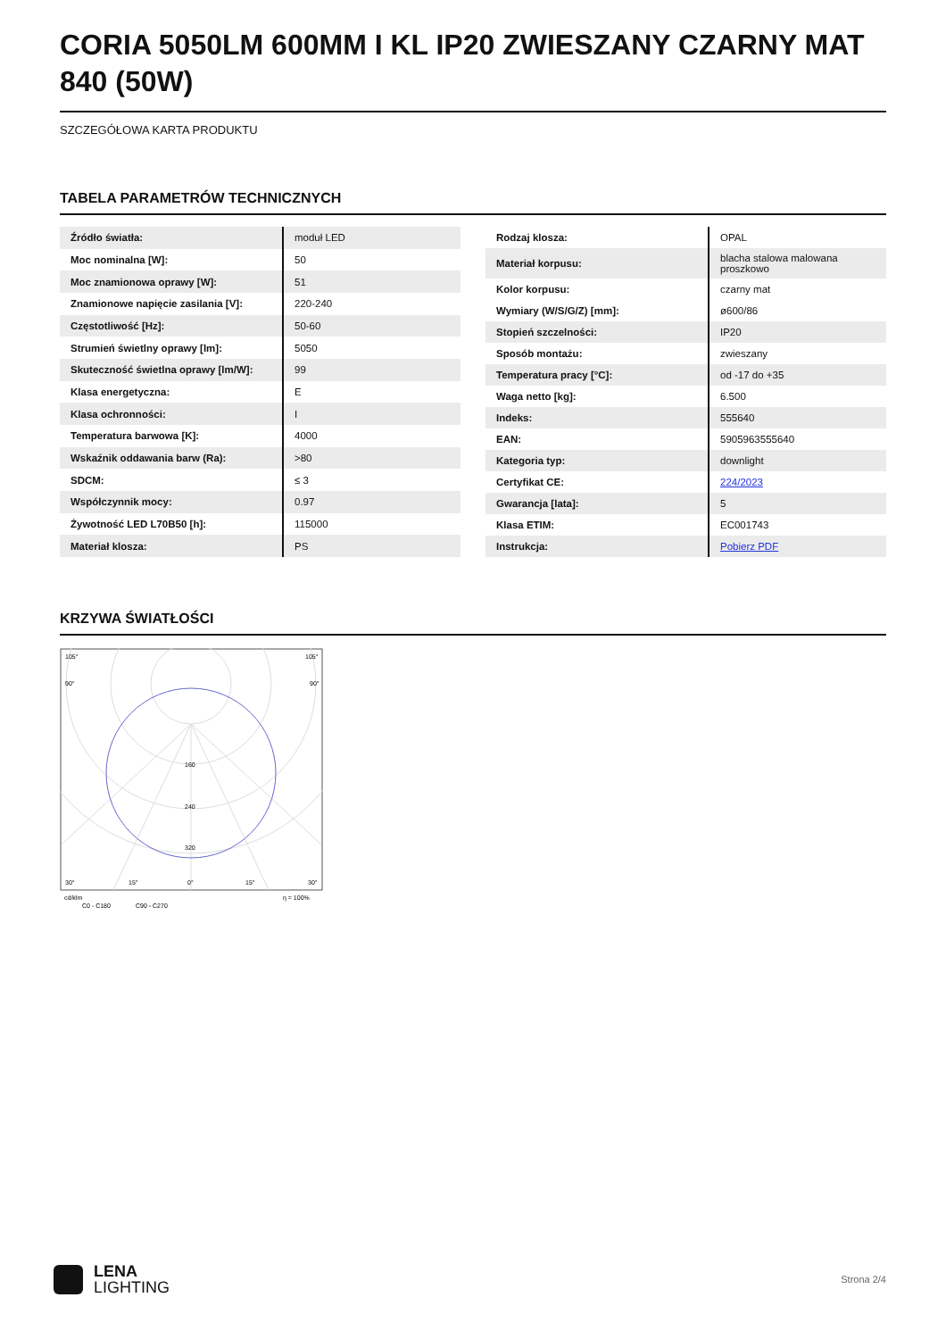CORIA 5050LM 600MM I KL IP20 ZWIESZANY CZARNY MAT 840 (50W)
SZCZEGÓŁOWA KARTA PRODUKTU
TABELA PARAMETRÓW TECHNICZNYCH
| Źródło światła: | moduł LED |
| Moc nominalna [W]: | 50 |
| Moc znamionowa oprawy [W]: | 51 |
| Znamionowe napięcie zasilania [V]: | 220-240 |
| Częstotliwość [Hz]: | 50-60 |
| Strumień świetlny oprawy [lm]: | 5050 |
| Skuteczność świetlna oprawy [lm/W]: | 99 |
| Klasa energetyczna: | E |
| Klasa ochronności: | I |
| Temperatura barwowa [K]: | 4000 |
| Wskaźnik oddawania barw (Ra): | >80 |
| SDCM: | ≤ 3 |
| Współczynnik mocy: | 0.97 |
| Żywotność LED L70B50 [h]: | 115000 |
| Materiał klosza: | PS |
| Rodzaj klosza: | OPAL |
| Materiał korpusu: | blacha stalowa malowana proszkowo |
| Kolor korpusu: | czarny mat |
| Wymiary (W/S/G/Z) [mm]: | ø600/86 |
| Stopień szczelności: | IP20 |
| Sposób montażu: | zwieszany |
| Temperatura pracy [°C]: | od -17 do +35 |
| Waga netto [kg]: | 6.500 |
| Indeks: | 555640 |
| EAN: | 5905963555640 |
| Kategoria typ: | downlight |
| Certyfikat CE: | 224/2023 |
| Gwarancja [lata]: | 5 |
| Klasa ETIM: | EC001743 |
| Instrukcja: | Pobierz PDF |
KRZYWA ŚWIATŁOŚCI
105°
105°
90°
90°
160
240
320
30°
15°
0°
15°
30°
cd/klm
η = 100%
C0 - C180
C90 - C270
LENA
LIGHTING
Strona 2/4